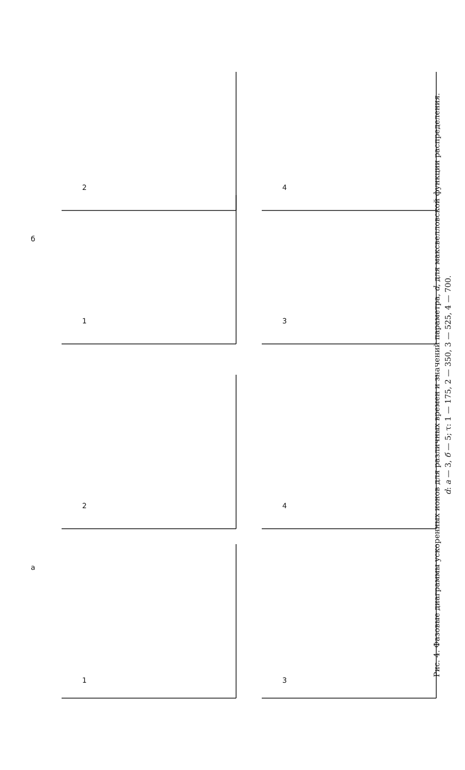а
б
1
2
1
2
3
4
3
4
Рис. 4. Фазовые диаграммы ускоренных ионов для различных времен и значений параметра, d, для максвелловской функции распределения.
d: а — 3, б — 5; τ: 1 — 175, 2 — 350, 3 — 525, 4 — 700.